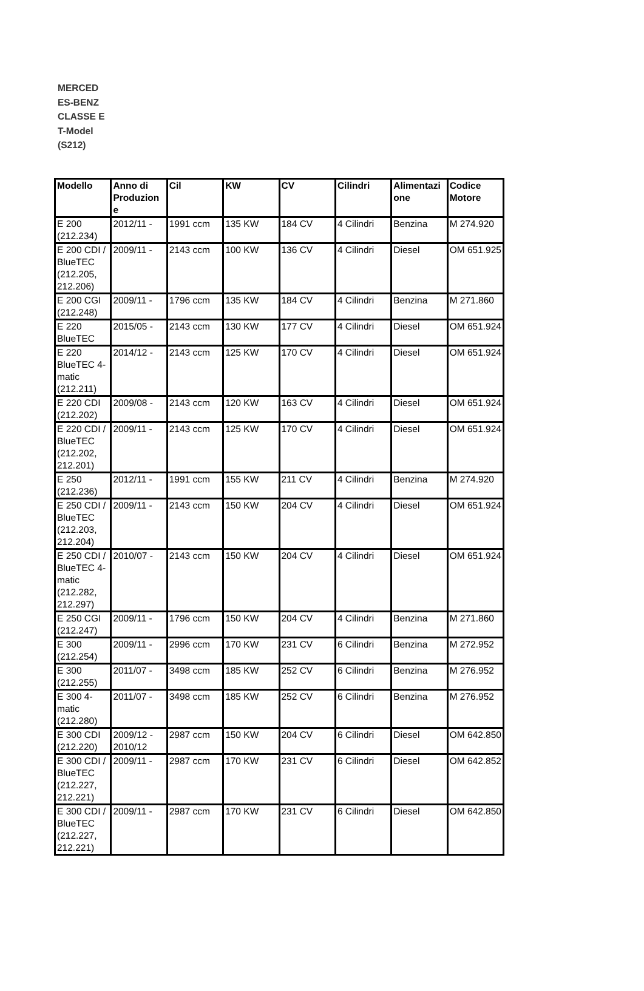MERCED ES-BENZ CLASSE E T-Model (S212)
| Modello | Anno di Produzion e | Cil | KW | CV | Cilindri | Alimentazi one | Codice Motore |
| --- | --- | --- | --- | --- | --- | --- | --- |
| E 200 (212.234) | 2012/11 - | 1991 ccm | 135 KW | 184 CV | 4 Cilindri | Benzina | M 274.920 |
| E 200 CDI / BlueTEC (212.205, 212.206) | 2009/11 - | 2143 ccm | 100 KW | 136 CV | 4 Cilindri | Diesel | OM 651.925 |
| E 200 CGI (212.248) | 2009/11 - | 1796 ccm | 135 KW | 184 CV | 4 Cilindri | Benzina | M 271.860 |
| E 220 BlueTEC | 2015/05 - | 2143 ccm | 130 KW | 177 CV | 4 Cilindri | Diesel | OM 651.924 |
| E 220 BlueTEC 4-matic (212.211) | 2014/12 - | 2143 ccm | 125 KW | 170 CV | 4 Cilindri | Diesel | OM 651.924 |
| E 220 CDI (212.202) | 2009/08 - | 2143 ccm | 120 KW | 163 CV | 4 Cilindri | Diesel | OM 651.924 |
| E 220 CDI / BlueTEC (212.202, 212.201) | 2009/11 - | 2143 ccm | 125 KW | 170 CV | 4 Cilindri | Diesel | OM 651.924 |
| E 250 (212.236) | 2012/11 - | 1991 ccm | 155 KW | 211 CV | 4 Cilindri | Benzina | M 274.920 |
| E 250 CDI / BlueTEC (212.203, 212.204) | 2009/11 - | 2143 ccm | 150 KW | 204 CV | 4 Cilindri | Diesel | OM 651.924 |
| E 250 CDI / BlueTEC 4-matic (212.282, 212.297) | 2010/07 - | 2143 ccm | 150 KW | 204 CV | 4 Cilindri | Diesel | OM 651.924 |
| E 250 CGI (212.247) | 2009/11 - | 1796 ccm | 150 KW | 204 CV | 4 Cilindri | Benzina | M 271.860 |
| E 300 (212.254) | 2009/11 - | 2996 ccm | 170 KW | 231 CV | 6 Cilindri | Benzina | M 272.952 |
| E 300 (212.255) | 2011/07 - | 3498 ccm | 185 KW | 252 CV | 6 Cilindri | Benzina | M 276.952 |
| E 300 4-matic (212.280) | 2011/07 - | 3498 ccm | 185 KW | 252 CV | 6 Cilindri | Benzina | M 276.952 |
| E 300 CDI (212.220) | 2009/12 - 2010/12 | 2987 ccm | 150 KW | 204 CV | 6 Cilindri | Diesel | OM 642.850 |
| E 300 CDI / BlueTEC (212.227, 212.221) | 2009/11 - | 2987 ccm | 170 KW | 231 CV | 6 Cilindri | Diesel | OM 642.852 |
| E 300 CDI / BlueTEC (212.227, 212.221) | 2009/11 - | 2987 ccm | 170 KW | 231 CV | 6 Cilindri | Diesel | OM 642.850 |